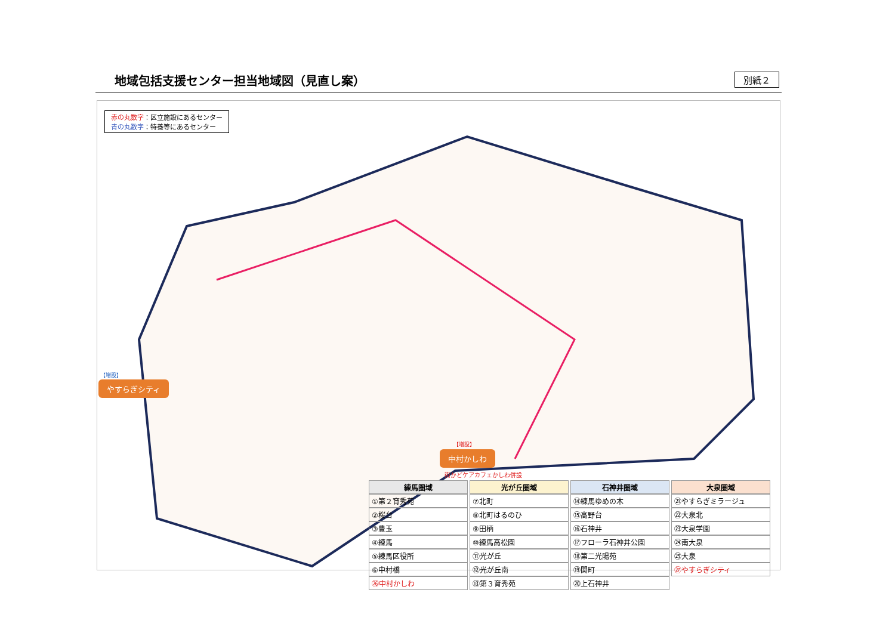地域包括支援センター担当地域図（見直し案）
別紙２
赤の丸数字：区立施設にあるセンター
青の丸数字：特養等にあるセンター
【増設】
やすらぎシティ
【増設】
中村かしわ
街かどケアカフェかしわ併設
| 練馬圏域 | 光が丘圏域 | 石神井圏域 | 大泉圏域 |
| --- | --- | --- | --- |
| ①第２育秀苑 | ⑦北町 | ⑭練馬ゆめの木 | ㉑やすらぎミラージュ |
| ②桜台 | ⑧北町はるのひ | ⑮高野台 | ㉒大泉北 |
| ③豊玉 | ⑨田柄 | ⑯石神井 | ㉓大泉学園 |
| ④練馬 | ⑩練馬高松園 | ⑰フローラ石神井公園 | ㉔南大泉 |
| ⑤練馬区役所 | ⑪光が丘 | ⑱第二光陽苑 | ㉕大泉 |
| ⑥中村橋 | ⑫光が丘南 | ⑲関町 | ㉗やすらぎシティ |
| ㉖中村かしわ | ⑬第３育秀苑 | ⑳上石神井 | |